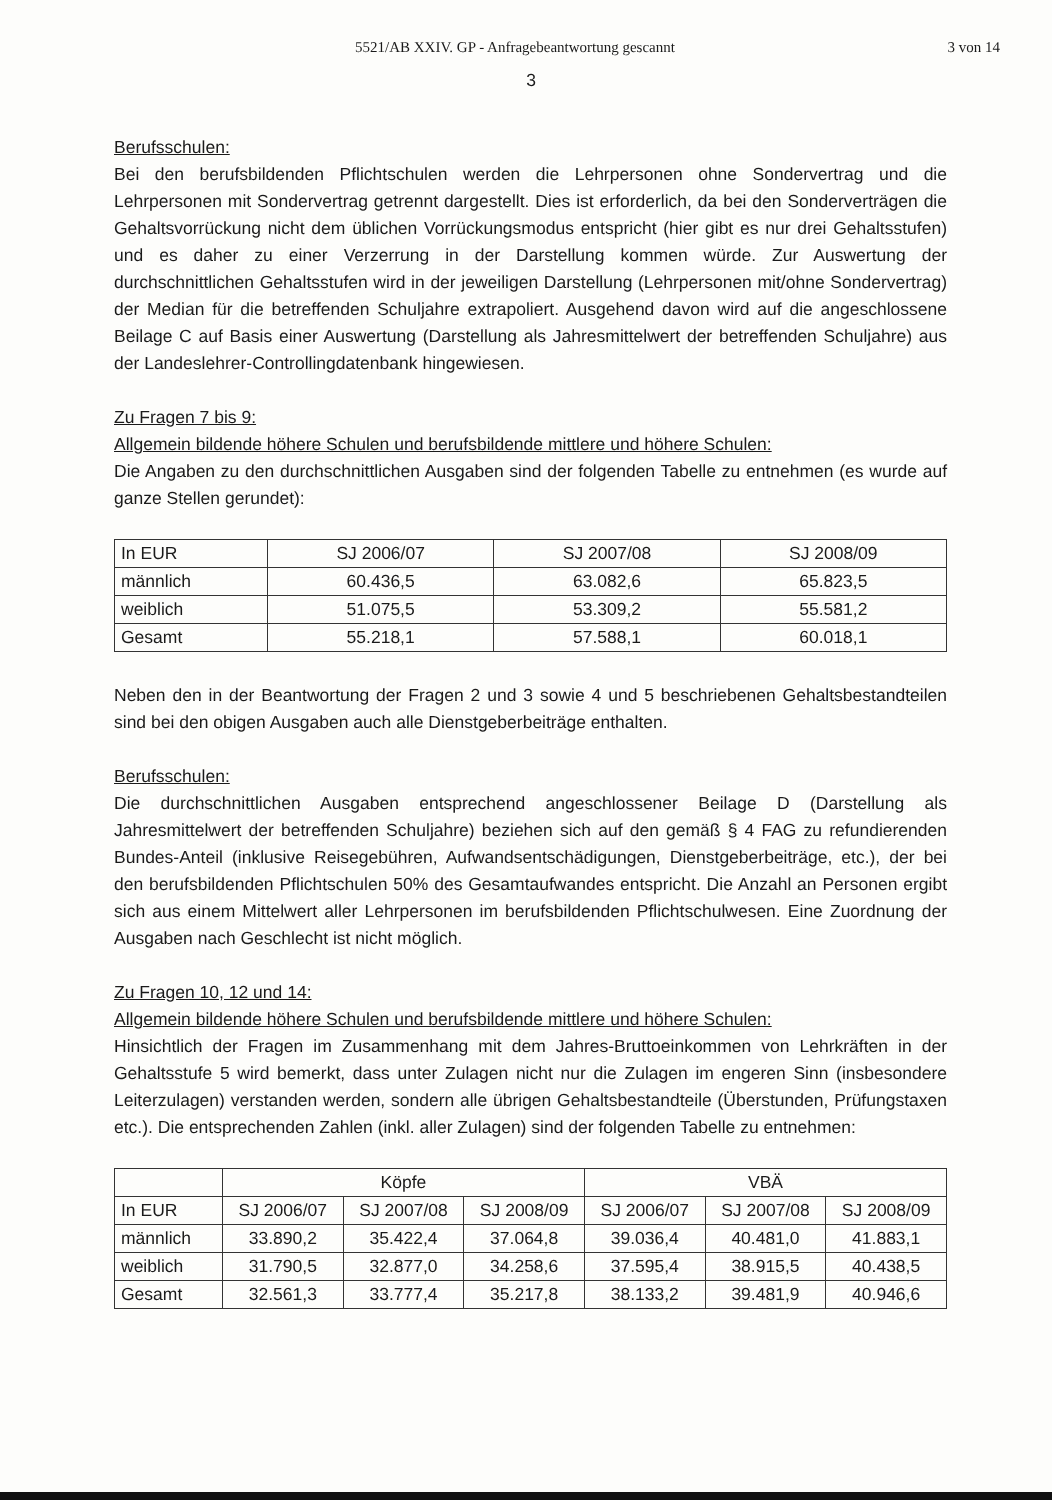5521/AB XXIV. GP - Anfragebeantwortung gescannt 3 von 14
3
Berufsschulen:
Bei den berufsbildenden Pflichtschulen werden die Lehrpersonen ohne Sondervertrag und die Lehrpersonen mit Sondervertrag getrennt dargestellt. Dies ist erforderlich, da bei den Sonderverträgen die Gehaltsvorrückung nicht dem üblichen Vorrückungsmodus entspricht (hier gibt es nur drei Gehaltsstufen) und es daher zu einer Verzerrung in der Darstellung kommen würde. Zur Auswertung der durchschnittlichen Gehaltsstufen wird in der jeweiligen Darstellung (Lehrpersonen mit/ohne Sondervertrag) der Median für die betreffenden Schuljahre extrapoliert. Ausgehend davon wird auf die angeschlossene Beilage C auf Basis einer Auswertung (Darstellung als Jahresmittelwert der betreffenden Schuljahre) aus der Landeslehrer-Controllingdatenbank hingewiesen.
Zu Fragen 7 bis 9:
Allgemein bildende höhere Schulen und berufsbildende mittlere und höhere Schulen:
Die Angaben zu den durchschnittlichen Ausgaben sind der folgenden Tabelle zu entnehmen (es wurde auf ganze Stellen gerundet):
| In EUR | SJ 2006/07 | SJ 2007/08 | SJ 2008/09 |
| männlich | 60.436,5 | 63.082,6 | 65.823,5 |
| weiblich | 51.075,5 | 53.309,2 | 55.581,2 |
| Gesamt | 55.218,1 | 57.588,1 | 60.018,1 |
Neben den in der Beantwortung der Fragen 2 und 3 sowie 4 und 5 beschriebenen Gehaltsbestandteilen sind bei den obigen Ausgaben auch alle Dienstgeberbeiträge enthalten.
Berufsschulen:
Die durchschnittlichen Ausgaben entsprechend angeschlossener Beilage D (Darstellung als Jahresmittelwert der betreffenden Schuljahre) beziehen sich auf den gemäß § 4 FAG zu refundierenden Bundes-Anteil (inklusive Reisegebühren, Aufwandsentschädigungen, Dienstgeberbeiträge, etc.), der bei den berufsbildenden Pflichtschulen 50% des Gesamtaufwandes entspricht. Die Anzahl an Personen ergibt sich aus einem Mittelwert aller Lehrpersonen im berufsbildenden Pflichtschulwesen. Eine Zuordnung der Ausgaben nach Geschlecht ist nicht möglich.
Zu Fragen 10, 12 und 14:
Allgemein bildende höhere Schulen und berufsbildende mittlere und höhere Schulen:
Hinsichtlich der Fragen im Zusammenhang mit dem Jahres-Bruttoeinkommen von Lehrkräften in der Gehaltsstufe 5 wird bemerkt, dass unter Zulagen nicht nur die Zulagen im engeren Sinn (insbesondere Leiterzulagen) verstanden werden, sondern alle übrigen Gehaltsbestandteile (Überstunden, Prüfungstaxen etc.). Die entsprechenden Zahlen (inkl. aller Zulagen) sind der folgenden Tabelle zu entnehmen:
| | Köpfe | | | VBÄ | | |
| In EUR | SJ 2006/07 | SJ 2007/08 | SJ 2008/09 | SJ 2006/07 | SJ 2007/08 | SJ 2008/09 |
| männlich | 33.890,2 | 35.422,4 | 37.064,8 | 39.036,4 | 40.481,0 | 41.883,1 |
| weiblich | 31.790,5 | 32.877,0 | 34.258,6 | 37.595,4 | 38.915,5 | 40.438,5 |
| Gesamt | 32.561,3 | 33.777,4 | 35.217,8 | 38.133,2 | 39.481,9 | 40.946,6 |